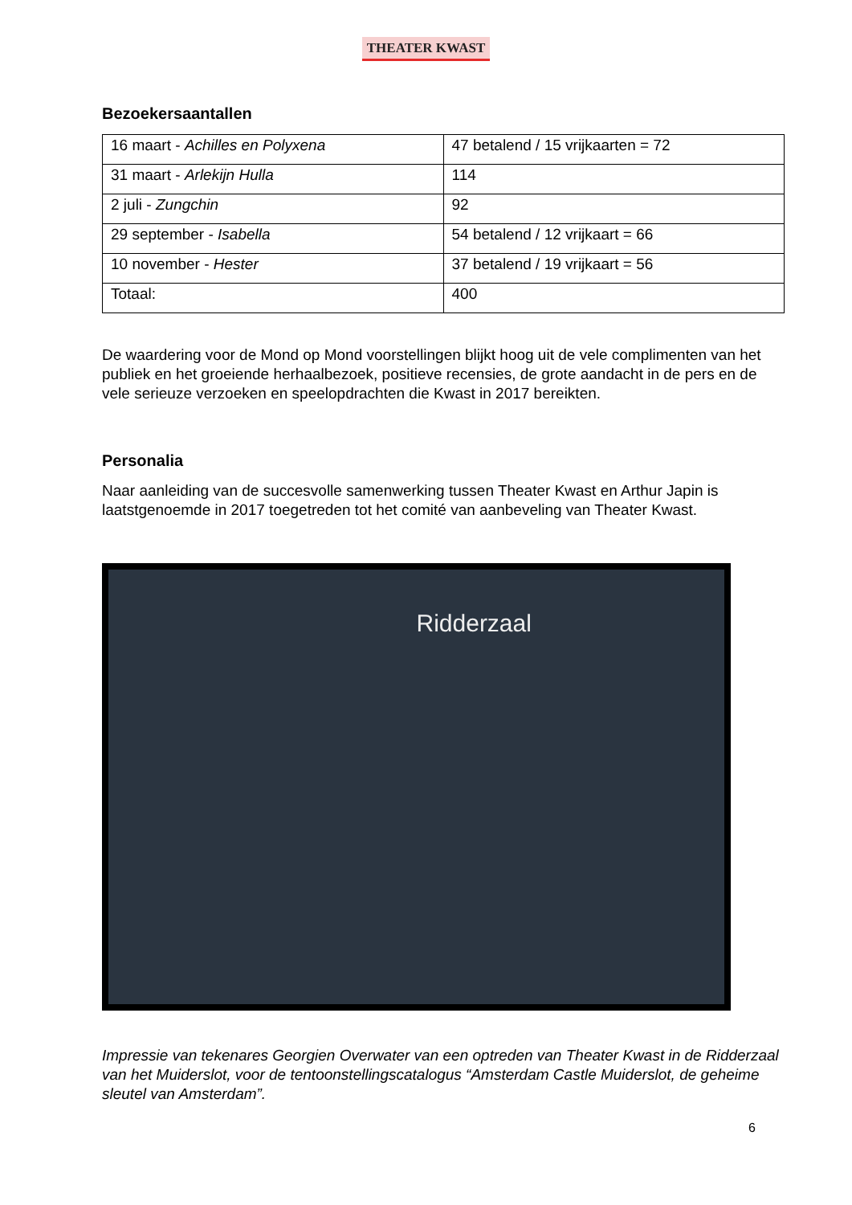THEATER KWAST
Bezoekersaantallen
| 16 maart - Achilles en Polyxena | 47 betalend / 15 vrijkaarten = 72 |
| 31 maart - Arlekijn Hulla | 114 |
| 2 juli - Zungchin | 92 |
| 29 september - Isabella | 54 betalend / 12 vrijkaart = 66 |
| 10 november - Hester | 37 betalend / 19 vrijkaart = 56 |
| Totaal: | 400 |
De waardering voor de Mond op Mond voorstellingen blijkt hoog uit de vele complimenten van het publiek en het groeiende herhaalbezoek, positieve recensies, de grote aandacht in de pers en de vele serieuze verzoeken en speelopdrachten die Kwast in 2017 bereikten.
Personalia
Naar aanleiding van de succesvolle samenwerking tussen Theater Kwast en Arthur Japin is laatstgenoemde in 2017 toegetreden tot het comité van aanbeveling van Theater Kwast.
Ridderzaal
Impressie van tekenares Georgien Overwater van een optreden van Theater Kwast in de Ridderzaal van het Muiderslot, voor de tentoonstellingscatalogus “Amsterdam Castle Muiderslot, de geheime sleutel van Amsterdam”.
6